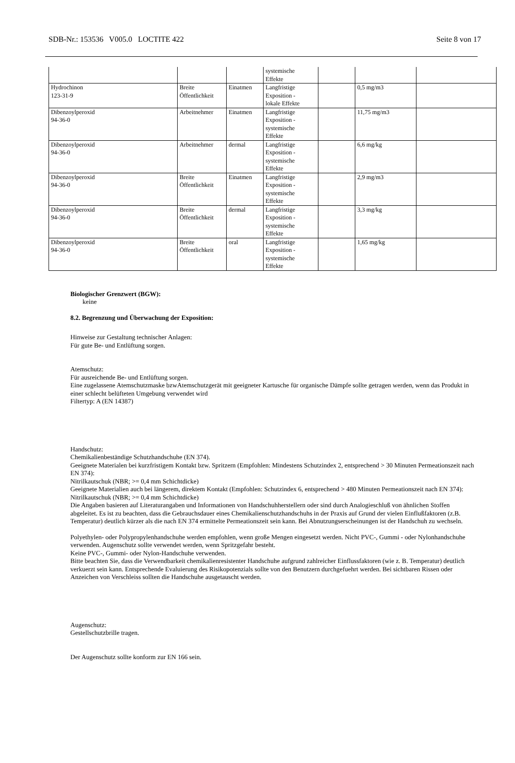SDB-Nr.: 153536 V005.0 LOCTITE 422 Seite 8 von 17
| | | | systemische Effekte | | | |
| Hydrochinon 123-31-9 | Breite Öffentlichkeit | Einatmen | Langfristige Exposition - lokale Effekte | | 0,5 mg/m3 | |
| Dibenzoylperoxid 94-36-0 | Arbeitnehmer | Einatmen | Langfristige Exposition - systemische Effekte | | 11,75 mg/m3 | |
| Dibenzoylperoxid 94-36-0 | Arbeitnehmer | dermal | Langfristige Exposition - systemische Effekte | | 6,6 mg/kg | |
| Dibenzoylperoxid 94-36-0 | Breite Öffentlichkeit | Einatmen | Langfristige Exposition - systemische Effekte | | 2,9 mg/m3 | |
| Dibenzoylperoxid 94-36-0 | Breite Öffentlichkeit | dermal | Langfristige Exposition - systemische Effekte | | 3,3 mg/kg | |
| Dibenzoylperoxid 94-36-0 | Breite Öffentlichkeit | oral | Langfristige Exposition - systemische Effekte | | 1,65 mg/kg | |
Biologischer Grenzwert (BGW):
keine
8.2. Begrenzung und Überwachung der Exposition:
Hinweise zur Gestaltung technischer Anlagen:
Für gute Be- und Entlüftung sorgen.
Atemschutz:
Für ausreichende Be- und Entlüftung sorgen.
Eine zugelassene Atemschutzmaske bzwAtemschutzgerät mit geeigneter Kartusche für organische Dämpfe sollte getragen werden, wenn das Produkt in einer schlecht belüfteten Umgebung verwendet wird
Filtertyp: A (EN 14387)
Handschutz:
Chemikalienbeständige Schutzhandschuhe (EN 374).
Geeignete Materialen bei kurzfristigem Kontakt bzw. Spritzern (Empfohlen: Mindestens Schutzindex 2, entsprechend > 30 Minuten Permeationszeit nach EN 374):
Nitrilkautschuk (NBR; >= 0,4 mm Schichtdicke)
Geeignete Materialien auch bei längerem, direktem Kontakt (Empfohlen: Schutzindex 6, entsprechend > 480 Minuten Permeationszeit nach EN 374):
Nitrilkautschuk (NBR; >= 0,4 mm Schichtdicke)
Die Angaben basieren auf Literaturangaben und Informationen von Handschuhherstellern oder sind durch Analogieschluß von ähnlichen Stoffen abgeleitet. Es ist zu beachten, dass die Gebrauchsdauer eines Chemikalienschutzhandschuhs in der Praxis auf Grund der vielen Einflußfaktoren (z.B. Temperatur) deutlich kürzer als die nach EN 374 ermittelte Permeationszeit sein kann. Bei Abnutzungserscheinungen ist der Handschuh zu wechseln.
Polyethylen- oder Polypropylenhandschuhe werden empfohlen, wenn große Mengen eingesetzt werden. Nicht PVC-, Gummi - oder Nylonhandschuhe verwenden. Augenschutz sollte verwendet werden, wenn Spritzgefahr besteht.
Keine PVC-, Gummi- oder Nylon-Handschuhe verwenden.
Bitte beachten Sie, dass die Verwendbarkeit chemikalienresistenter Handschuhe aufgrund zahlreicher Einflussfaktoren (wie z. B. Temperatur) deutlich verkuerzt sein kann. Entsprechende Evaluierung des Risikopotenzials sollte von den Benutzern durchgefuehrt werden. Bei sichtbaren Rissen oder Anzeichen von Verschleiss sollten die Handschuhe ausgetauscht werden.
Augenschutz:
Gestellschutzbrille tragen.
Der Augenschutz sollte konform zur EN 166 sein.